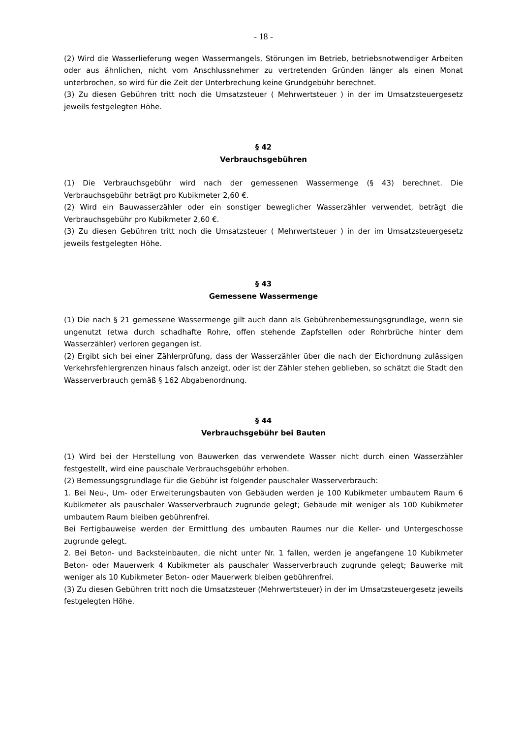- 18 -
(2) Wird die Wasserlieferung wegen Wassermangels, Störungen im Betrieb, betriebsnotwendiger Arbeiten oder aus ähnlichen, nicht vom Anschlussnehmer zu vertretenden Gründen länger als einen Monat unterbrochen, so wird für die Zeit der Unterbrechung keine Grundgebühr berechnet.
(3) Zu diesen Gebühren tritt noch die Umsatzsteuer ( Mehrwertsteuer ) in der im Umsatzsteuergesetz jeweils festgelegten Höhe.
§ 42
Verbrauchsgebühren
(1) Die Verbrauchsgebühr wird nach der gemessenen Wassermenge (§ 43) berechnet. Die Verbrauchsgebühr beträgt pro Kubikmeter 2,60 €.
(2) Wird ein Bauwasserzähler oder ein sonstiger beweglicher Wasserzähler verwendet, beträgt die Verbrauchsgebühr pro Kubikmeter 2,60 €.
(3) Zu diesen Gebühren tritt noch die Umsatzsteuer ( Mehrwertsteuer ) in der im Umsatzsteuergesetz jeweils festgelegten Höhe.
§ 43
Gemessene Wassermenge
(1) Die nach § 21 gemessene Wassermenge gilt auch dann als Gebührenbemessungsgrundlage, wenn sie ungenutzt (etwa durch schadhafte Rohre, offen stehende Zapfstellen oder Rohrbrüche hinter dem Wasserzähler) verloren gegangen ist.
(2) Ergibt sich bei einer Zählerprüfung, dass der Wasserzähler über die nach der Eichordnung zulässigen Verkehrsfehlergrenzen hinaus falsch anzeigt, oder ist der Zähler stehen geblieben, so schätzt die Stadt den Wasserverbrauch gemäß § 162 Abgabenordnung.
§ 44
Verbrauchsgebühr bei Bauten
(1) Wird bei der Herstellung von Bauwerken das verwendete Wasser nicht durch einen Wasserzähler festgestellt, wird eine pauschale Verbrauchsgebühr erhoben.
(2) Bemessungsgrundlage für die Gebühr ist folgender pauschaler Wasserverbrauch:
1. Bei Neu-, Um- oder Erweiterungsbauten von Gebäuden werden je 100 Kubikmeter umbautem Raum 6 Kubikmeter als pauschaler Wasserverbrauch zugrunde gelegt; Gebäude mit weniger als 100 Kubikmeter umbautem Raum bleiben gebührenfrei.
Bei Fertigbauweise werden der Ermittlung des umbauten Raumes nur die Keller- und Untergeschosse zugrunde gelegt.
2. Bei Beton- und Backsteinbauten, die nicht unter Nr. 1 fallen, werden je angefangene 10 Kubikmeter Beton- oder Mauerwerk 4 Kubikmeter als pauschaler Wasserverbrauch zugrunde gelegt; Bauwerke mit weniger als 10 Kubikmeter Beton- oder Mauerwerk bleiben gebührenfrei.
(3) Zu diesen Gebühren tritt noch die Umsatzsteuer (Mehrwertsteuer) in der im Umsatzsteuergesetz jeweils festgelegten Höhe.